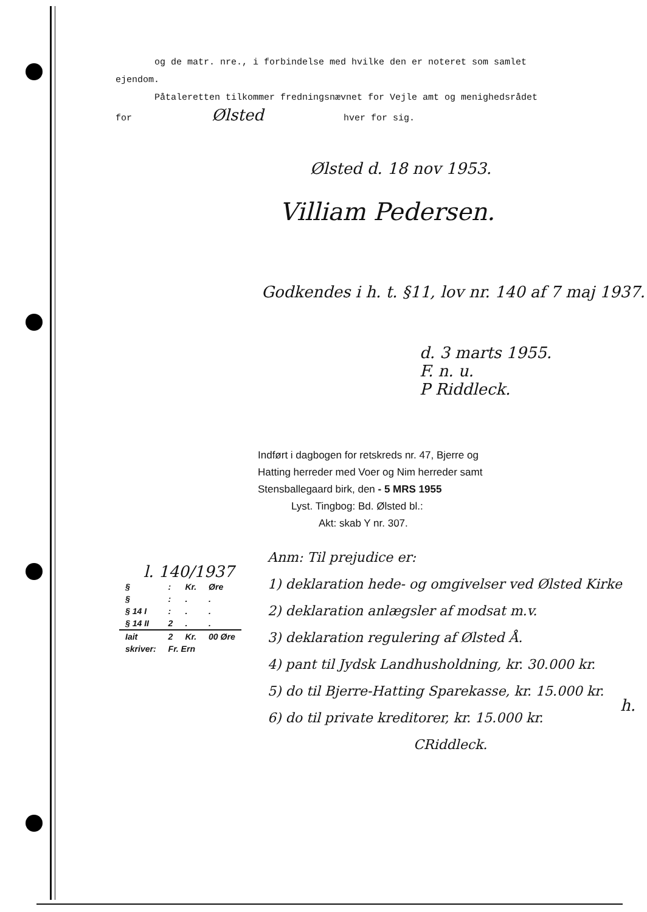og de matr. nre., i forbindelse med hvilke den er noteret som samlet ejendom.
Påtaleretten tilkommer fredningsnævnet for Vejle amt og menighedsrådet
for Ølsted hver for sig.
Ølsted d. 18 nov 1953.
Villiam Pedersen.
Godkendes i h. t. §11, lov nr. 140 af 7 maj 1937.
d. 3 marts 1955.
F. n. u.
P Riddleck.
Indført i dagbogen for retskreds nr. 47, Bjerre og
Hatting herreder med Voer og Nim herreder samt
Stensballegaard birk, den - 5 MRS 1955
Lyst. Tingbog: Bd. Ølsted bl.:
Akt: skab Y nr. 307.
Anm: Til prejudice er:
1) deklaration hede- og omgivelser ved Ølsted Kirke
2) deklaration anlægsler af modsat m.v.
3) deklaration regulering af Ølsted Å.
4) pant til Jydsk Landhusholdning, kr. 30.000 kr.
5) do til Bjerre-Hatting Sparekasse, kr. 15.000 kr.
6) do til private kreditorer, kr. 15.000 kr.
CRiddleck.
l. 140/1937
| § | : | Kr. | Øre |
| --- | --- | --- | --- |
| § | : | . | . |
| § 14 I | : | . | . |
| § 14 II | 2 | . | . |
| Iait | 2 | Kr. | 00 Øre |
| skriver: | Fr. Ern | | |
h.